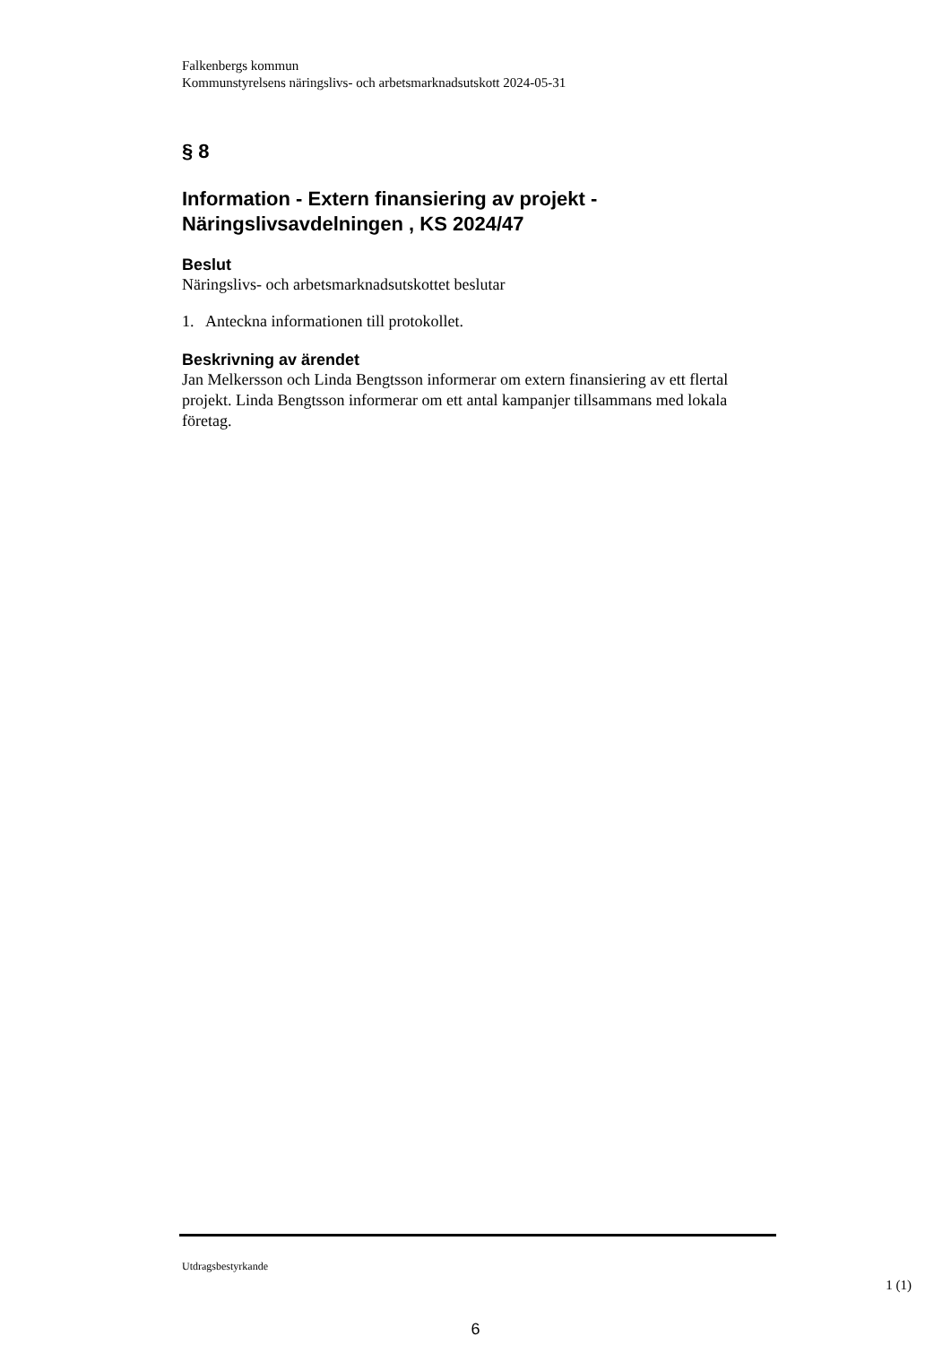Falkenbergs kommun
Kommunstyrelsens näringslivs- och arbetsmarknadsutskott 2024-05-31
§ 8
Information - Extern finansiering av projekt - Näringslivsavdelningen , KS 2024/47
Beslut
Näringslivs- och arbetsmarknadsutskottet beslutar
1. Anteckna informationen till protokollet.
Beskrivning av ärendet
Jan Melkersson och Linda Bengtsson informerar om extern finansiering av ett flertal projekt. Linda Bengtsson informerar om ett antal kampanjer tillsammans med lokala företag.
Utdragsbestyrkande
1 (1)
6